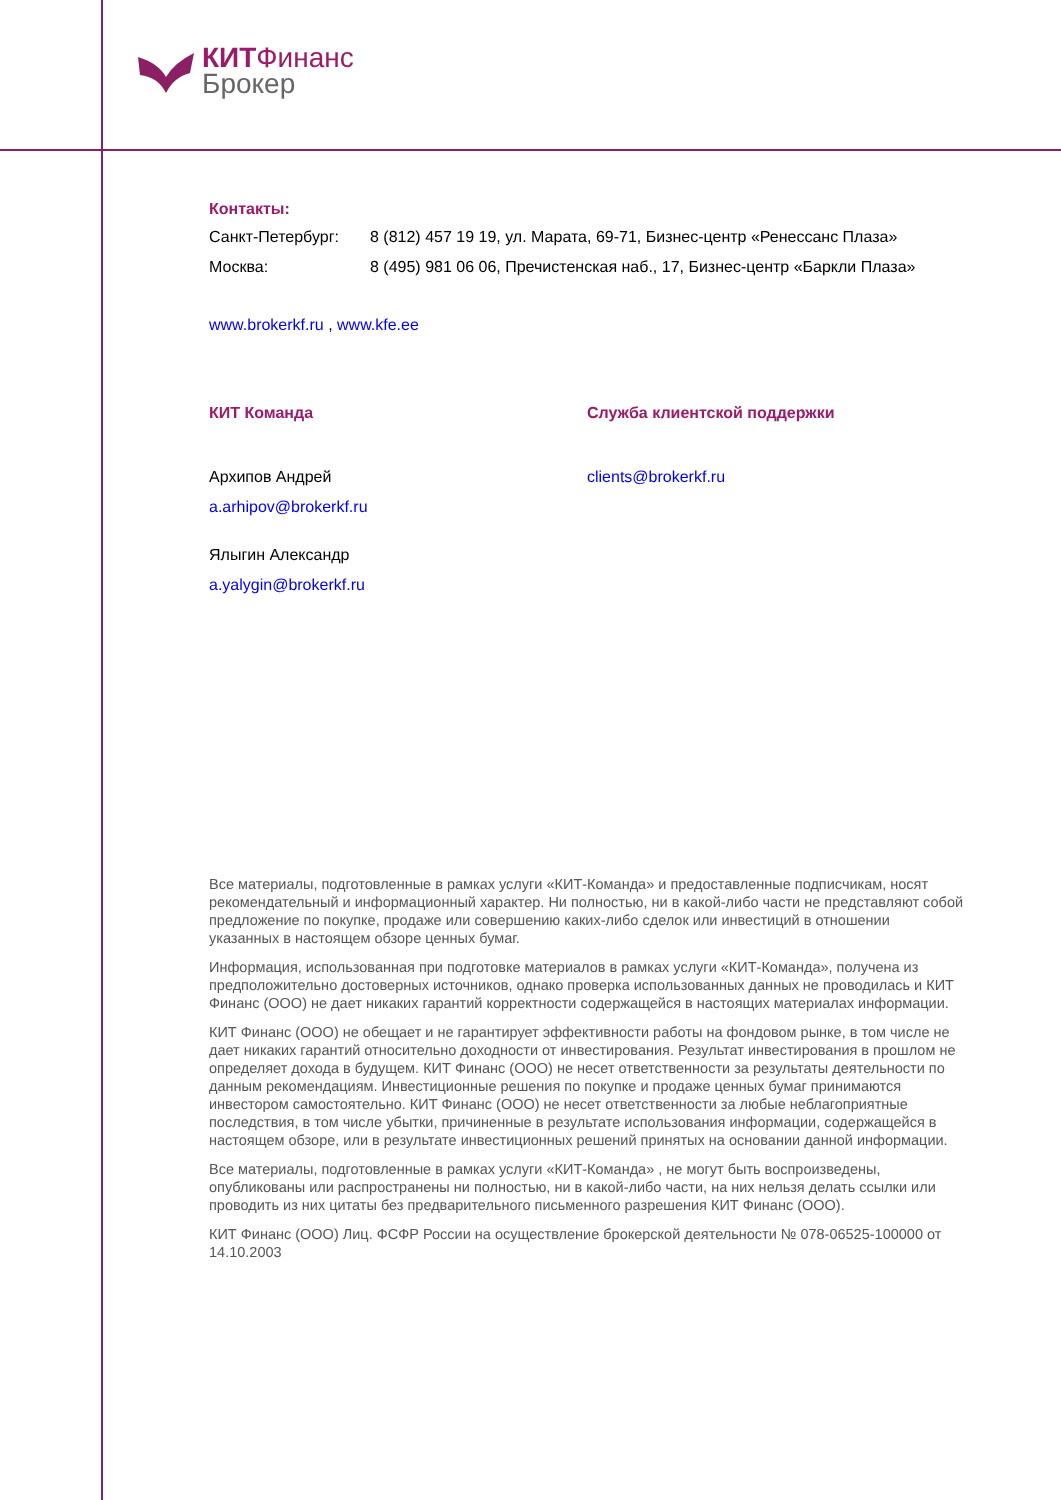КИТФинанс
Брокер
Контакты:
Санкт-Петербург: 8 (812) 457 19 19, ул. Марата, 69-71, Бизнес-центр «Ренессанс Плаза»
Москва: 8 (495) 981 06 06, Пречистенская наб., 17, Бизнес-центр «Баркли Плаза»
www.brokerkf.ru , www.kfe.ee
КИТ Команда
Архипов Андрей
a.arhipov@brokerkf.ru
Ялыгин Александр
a.yalygin@brokerkf.ru
Служба клиентской поддержки
clients@brokerkf.ru
Все материалы, подготовленные в рамках услуги «КИТ-Команда» и предоставленные подписчикам, носят рекомендательный и информационный характер. Ни полностью, ни в какой-либо части не представляют собой предложение по покупке, продаже или совершению каких-либо сделок или инвестиций в отношении указанных в настоящем обзоре ценных бумаг.
Информация, использованная при подготовке материалов в рамках услуги «КИТ-Команда», получена из предположительно достоверных источников, однако проверка использованных данных не проводилась и КИТ Финанс (ООО) не дает никаких гарантий корректности содержащейся в настоящих материалах информации.
КИТ Финанс (ООО) не обещает и не гарантирует эффективности работы на фондовом рынке, в том числе не дает никаких гарантий относительно доходности от инвестирования. Результат инвестирования в прошлом не определяет дохода в будущем. КИТ Финанс (ООО) не несет ответственности за результаты деятельности по данным рекомендациям. Инвестиционные решения по покупке и продаже ценных бумаг принимаются инвестором самостоятельно. КИТ Финанс (ООО) не несет ответственности за любые неблагоприятные последствия, в том числе убытки, причиненные в результате использования информации, содержащейся в настоящем обзоре, или в результате инвестиционных решений принятых на основании данной информации.
Все материалы, подготовленные в рамках услуги «КИТ-Команда» , не могут быть воспроизведены, опубликованы или распространены ни полностью, ни в какой-либо части, на них нельзя делать ссылки или проводить из них цитаты без предварительного письменного разрешения КИТ Финанс (ООО).
КИТ Финанс (ООО) Лиц. ФСФР России на осуществление брокерской деятельности № 078-06525-100000 от 14.10.2003